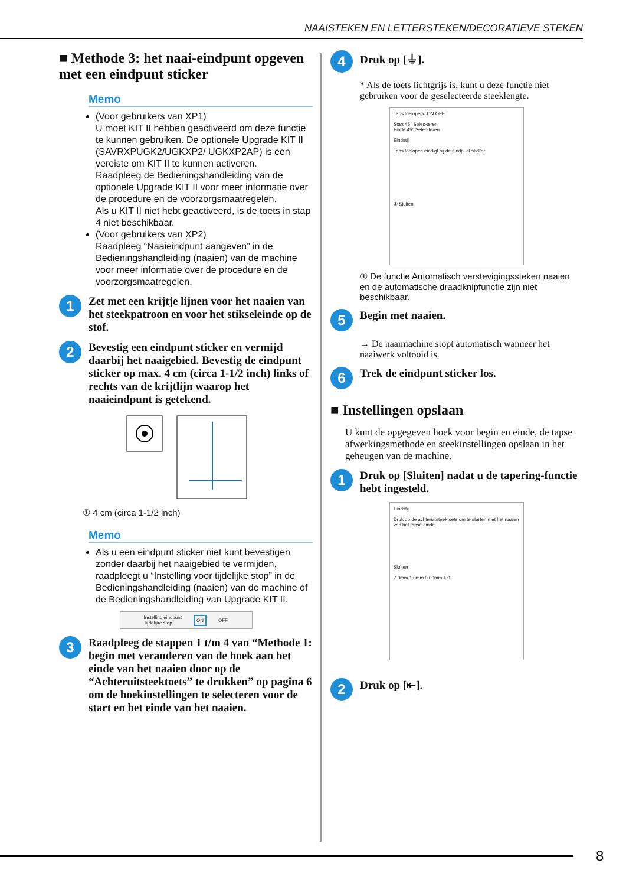NAAISTEKEN EN LETTERSTEKEN/DECORATIEVE STEKEN
■ Methode 3: het naai-eindpunt opgeven met een eindpunt sticker
Memo
(Voor gebruikers van XP1)
U moet KIT II hebben geactiveerd om deze functie te kunnen gebruiken. De optionele Upgrade KIT II (SAVRXPUGK2/UGKXP2/ UGKXP2AP) is een vereiste om KIT II te kunnen activeren.
Raadpleeg de Bedieningshandleiding van de optionele Upgrade KIT II voor meer informatie over de procedure en de voorzorgsmaatregelen.
Als u KIT II niet hebt geactiveerd, is de toets in stap 4 niet beschikbaar.
(Voor gebruikers van XP2)
Raadpleeg “Naaieindpunt aangeven” in de Bedieningshandleiding (naaien) van de machine voor meer informatie over de procedure en de voorzorgsmaatregelen.
1
Zet met een krijtje lijnen voor het naaien van het steekpatroon en voor het stikseleinde op de stof.
2
Bevestig een eindpunt sticker en vermijd daarbij het naaigebied. Bevestig de eindpunt sticker op max. 4 cm (circa 1-1/2 inch) links of rechts van de krijtlijn waarop het naaieindpunt is getekend.
① 4 cm (circa 1-1/2 inch)
Memo
Als u een eindpunt sticker niet kunt bevestigen zonder daarbij het naaigebied te vermijden, raadpleegt u “Instelling voor tijdelijke stop” in de Bedieningshandleiding (naaien) van de machine of de Bedieningshandleiding van Upgrade KIT II.
Instelling eindpunt
Tijdelijke stop ON OFF
3
Raadpleeg de stappen 1 t/m 4 van “Methode 1: begin met veranderen van de hoek aan het einde van het naaien door op de “Achteruitsteektoets” te drukken” op pagina 6 om de hoekinstellingen te selecteren voor de start en het einde van het naaien.
4
Druk op [⏚].
* Als de toets lichtgrijs is, kunt u deze functie niet gebruiken voor de geselecteerde steeklengte.
Taps toelopend ON OFF
Start 45° Selec-teren
Einde 45° Selec-teren
Eindstijl
Taps toelopen eindigt bij de eindpunt sticker.
① Sluiten
① De functie Automatisch verstevigingssteken naaien en de automatische draadknipfunctie zijn niet beschikbaar.
5
Begin met naaien.
→ De naaimachine stopt automatisch wanneer het naaiwerk voltooid is.
6
Trek de eindpunt sticker los.
■ Instellingen opslaan
U kunt de opgegeven hoek voor begin en einde, de tapse afwerkingsmethode en steekinstellingen opslaan in het geheugen van de machine.
1
Druk op [Sluiten] nadat u de tapering-functie hebt ingesteld.
Eindstijl
Druk op de achteruitsteektoets om te starten met het naaien van het tapse einde.
Sluiten
7.0mm 1.0mm 0.00mm 4.0
2
Druk op [⇤].
8